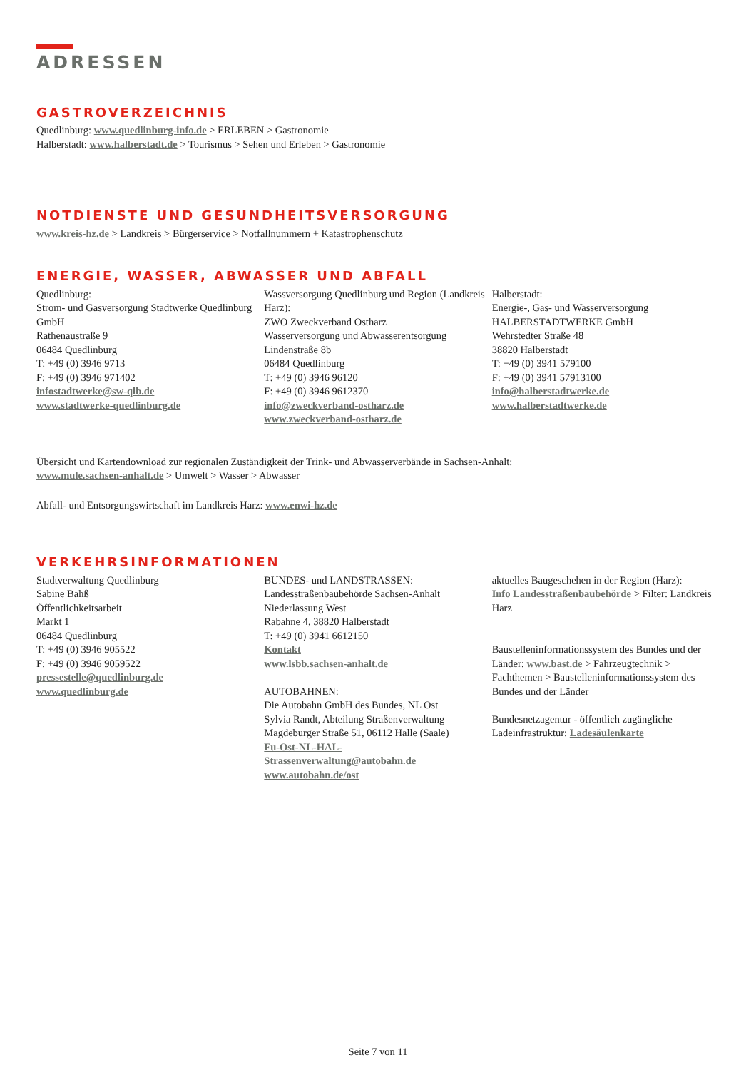ADRESSEN
GASTROVERZEICHNIS
Quedlinburg: www.quedlinburg-info.de > ERLEBEN > Gastronomie
Halberstadt: www.halberstadt.de > Tourismus > Sehen und Erleben > Gastronomie
NOTDIENSTE UND GESUNDHEITSVERSORGUNG
www.kreis-hz.de > Landkreis > Bürgerservice > Notfallnummern + Katastrophenschutz
ENERGIE, WASSER, ABWASSER UND ABFALL
Quedlinburg:
Strom- und Gasversorgung Stadtwerke Quedlinburg GmbH
Rathenaustraße 9
06484 Quedlinburg
T: +49 (0) 3946 9713
F: +49 (0) 3946 971402
infostadtwerke@sw-qlb.de
www.stadtwerke-quedlinburg.de
Wassversorgung Quedlinburg und Region (Landkreis Harz):
ZWO Zweckverband Ostharz
Wasserversorgung und Abwasserentsorgung
Lindenstraße 8b
06484 Quedlinburg
T: +49 (0) 3946 96120
F: +49 (0) 3946 9612370
info@zweckverband-ostharz.de
www.zweckverband-ostharz.de
Halberstadt:
Energie-, Gas- und Wasserversorgung HALBERSTADTWERKE GmbH
Wehrstedter Straße 48
38820 Halberstadt
T: +49 (0) 3941 579100
F: +49 (0) 3941 57913100
info@halberstadtwerke.de
www.halberstadtwerke.de
Übersicht und Kartendownload zur regionalen Zuständigkeit der Trink- und Abwasserverbände in Sachsen-Anhalt:
www.mule.sachsen-anhalt.de > Umwelt > Wasser > Abwasser
Abfall- und Entsorgungswirtschaft im Landkreis Harz: www.enwi-hz.de
VERKEHRSINFORMATIONEN
Stadtverwaltung Quedlinburg
Sabine Bahß
Öffentlichkeitsarbeit
Markt 1
06484 Quedlinburg
T: +49 (0) 3946 905522
F: +49 (0) 3946 9059522
pressestelle@quedlinburg.de
www.quedlinburg.de
BUNDES- und LANDSTRASSEN:
Landesstraßenbaubehörde Sachsen-Anhalt
Niederlassung West
Rabahne 4, 38820 Halberstadt
T: +49 (0) 3941 6612150
Kontakt
www.lsbb.sachsen-anhalt.de
AUTOBAHNEN:
Die Autobahn GmbH des Bundes, NL Ost
Sylvia Randt, Abteilung Straßenverwaltung
Magdeburger Straße 51, 06112 Halle (Saale)
Fu-Ost-NL-HAL-Strassenverwaltung@autobahn.de
www.autobahn.de/ost
aktuelles Baugeschehen in der Region (Harz):
Info Landesstraßenbaubehörde > Filter: Landkreis Harz
Baustelleninformationssystem des Bundes und der Länder: www.bast.de > Fahrzeugtechnik > Fachthemen > Baustelleninformationssystem des Bundes und der Länder
Bundesnetzagentur - öffentlich zugängliche Ladeinfrastruktur: Ladesäulenkarte
Seite 7 von 11